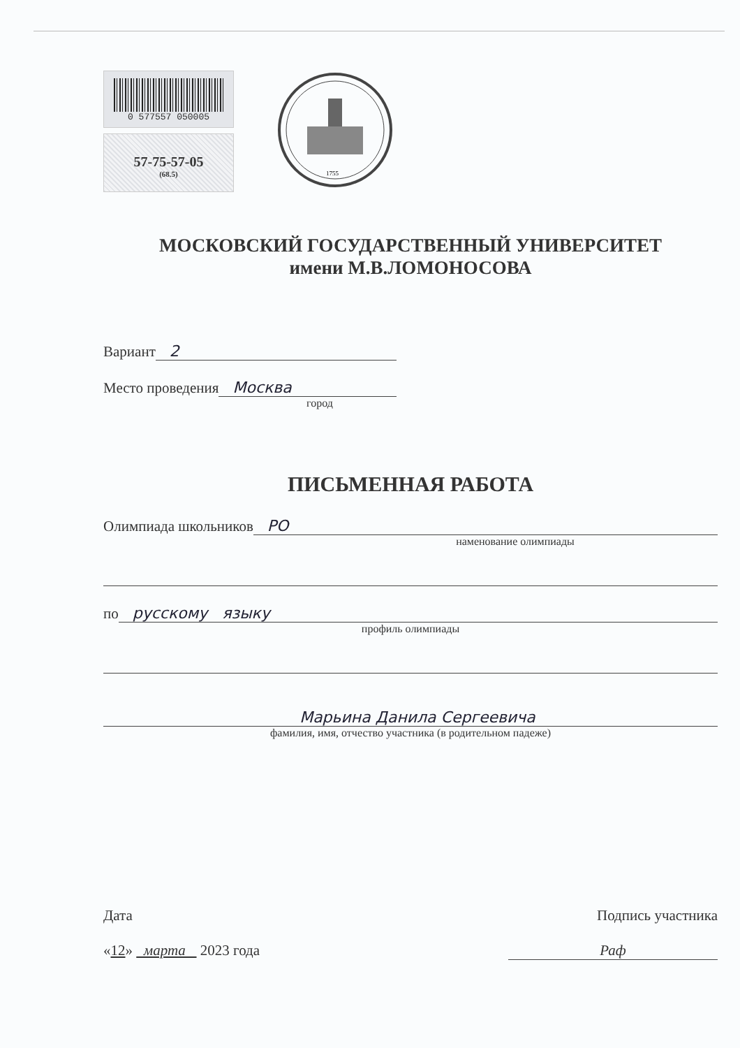0 577557 050005
57-75-57-05
(68.5)
1755
МОСКОВСКИЙ ГОСУДАРСТВЕННЫЙ УНИВЕРСИТЕТ
имени М.В.ЛОМОНОСОВА
Вариант 2
Место проведения Москва
город
ПИСЬМЕННАЯ РАБОТА
Олимпиада школьников РО
наменование олимпиады
по русскому языку
профиль олимпиады
Марьина Данила Сергеевича
фамилия, имя, отчество участника (в родительном падеже)
Дата
«12» марта 2023 года
Подпись участника
Раф